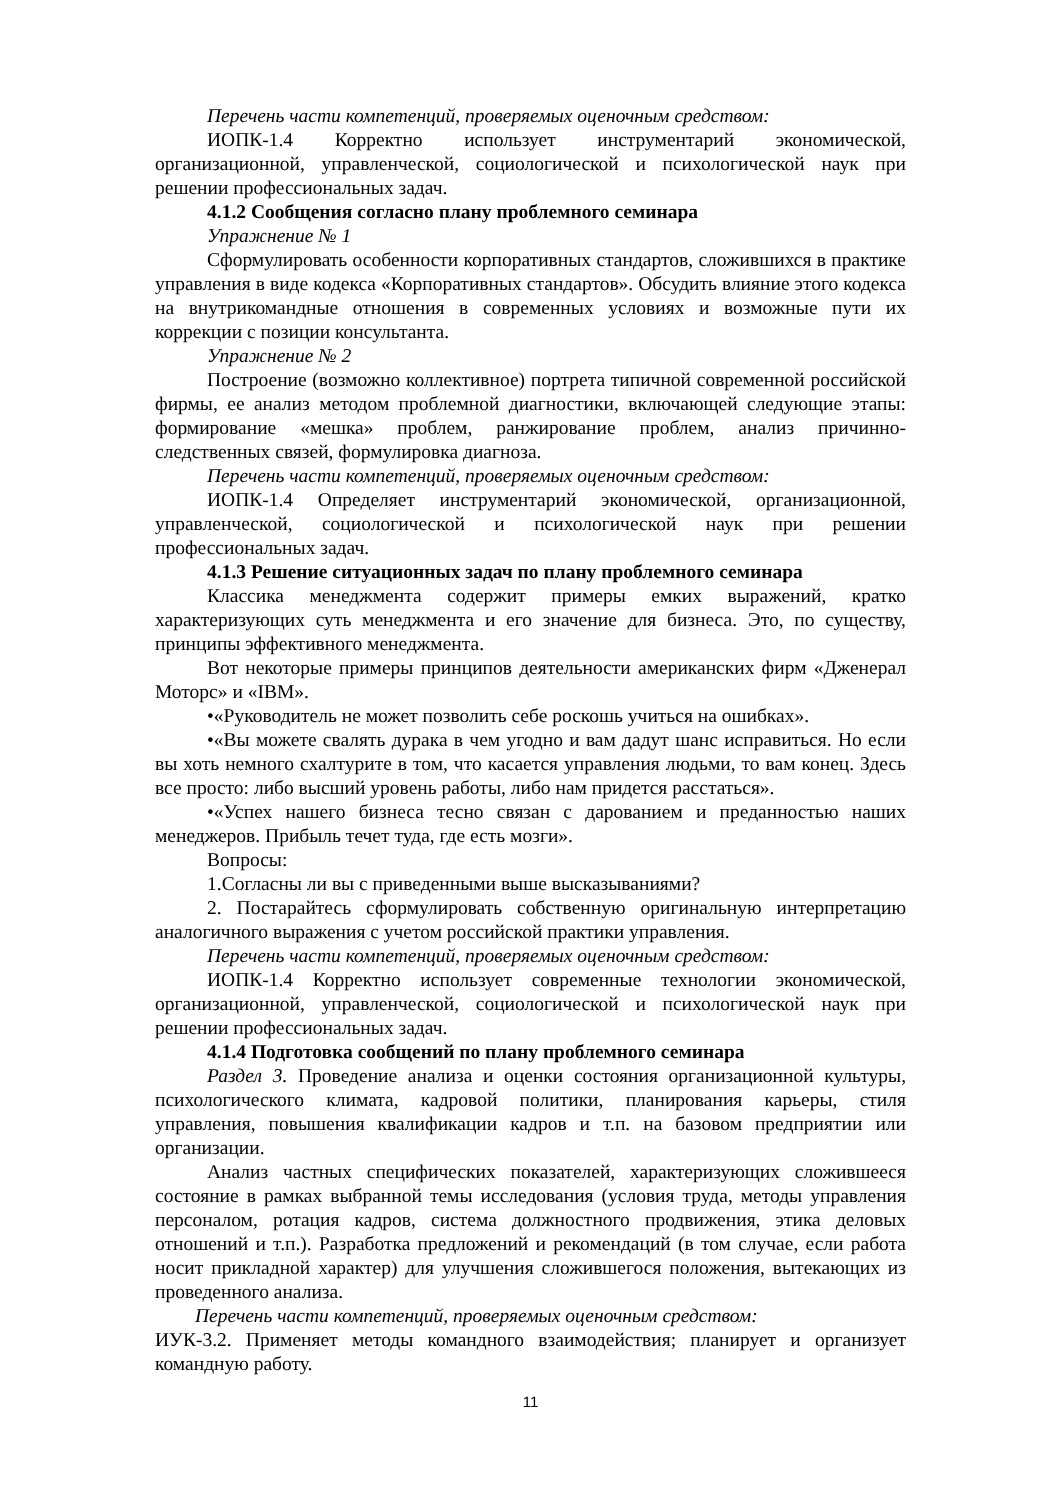Перечень части компетенций, проверяемых оценочным средством:
ИОПК-1.4 Корректно использует инструментарий экономической, организационной, управленческой, социологической и психологической наук при решении профессиональных задач.
4.1.2 Сообщения согласно плану проблемного семинара
Упражнение № 1
Сформулировать особенности корпоративных стандартов, сложившихся в практике управления в виде кодекса «Корпоративных стандартов». Обсудить влияние этого кодекса на внутрикомандные отношения в современных условиях и возможные пути их коррекции с позиции консультанта.
Упражнение № 2
Построение (возможно коллективное) портрета типичной современной российской фирмы, ее анализ методом проблемной диагностики, включающей следующие этапы: формирование «мешка» проблем, ранжирование проблем, анализ причинно-следственных связей, формулировка диагноза.
Перечень части компетенций, проверяемых оценочным средством:
ИОПК-1.4 Определяет инструментарий экономической, организационной, управленческой, социологической и психологической наук при решении профессиональных задач.
4.1.3 Решение ситуационных задач по плану проблемного семинара
Классика менеджмента содержит примеры емких выражений, кратко характеризующих суть менеджмента и его значение для бизнеса. Это, по существу, принципы эффективного менеджмента.
Вот некоторые примеры принципов деятельности американских фирм «Дженерал Моторс» и «IBM».
•«Руководитель не может позволить себе роскошь учиться на ошибках».
•«Вы можете свалять дурака в чем угодно и вам дадут шанс исправиться. Но если вы хоть немного схалтурите в том, что касается управления людьми, то вам конец. Здесь все просто: либо высший уровень работы, либо нам придется расстаться».
•«Успех нашего бизнеса тесно связан с дарованием и преданностью наших менеджеров. Прибыль течет туда, где есть мозги».
Вопросы:
1.Согласны ли вы с приведенными выше высказываниями?
2. Постарайтесь сформулировать собственную оригинальную интерпретацию аналогичного выражения с учетом российской практики управления.
Перечень части компетенций, проверяемых оценочным средством:
ИОПК-1.4 Корректно использует современные технологии экономической, организационной, управленческой, социологической и психологической наук при решении профессиональных задач.
4.1.4 Подготовка сообщений по плану проблемного семинара
Раздел 3. Проведение анализа и оценки состояния организационной культуры, психологического климата, кадровой политики, планирования карьеры, стиля управления, повышения квалификации кадров и т.п. на базовом предприятии или организации.
Анализ частных специфических показателей, характеризующих сложившееся состояние в рамках выбранной темы исследования (условия труда, методы управления персоналом, ротация кадров, система должностного продвижения, этика деловых отношений и т.п.). Разработка предложений и рекомендаций (в том случае, если работа носит прикладной характер) для улучшения сложившегося положения, вытекающих из проведенного анализа.
Перечень части компетенций, проверяемых оценочным средством:
ИУК-3.2. Применяет методы командного взаимодействия; планирует и организует командную работу.
11